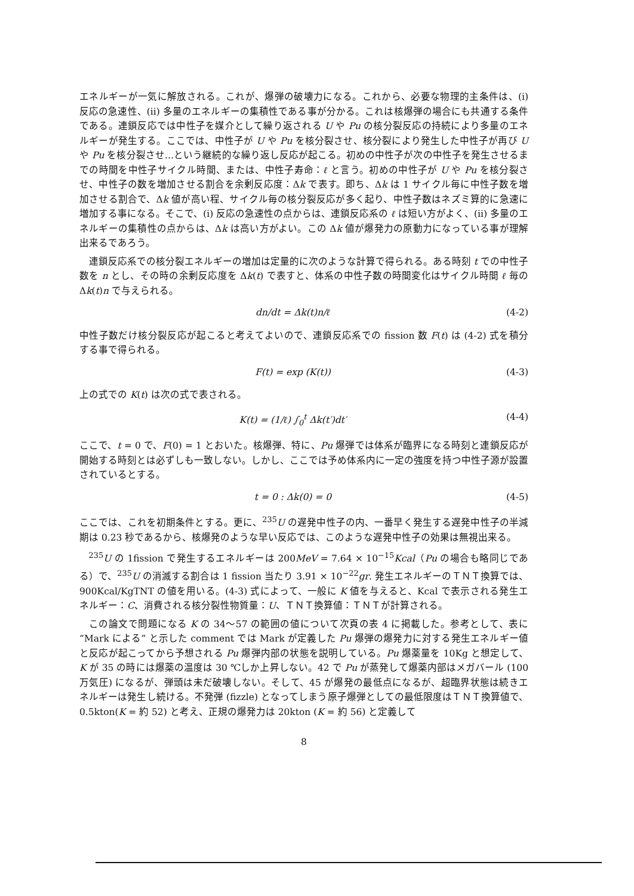エネルギーが一気に解放される。これが、爆弾の破壊力になる。これから、必要な物理的主条件は、(i) 反応の急速性、(ii) 多量のエネルギーの集積性である事が分かる。これは核爆弾の場合にも共通する条件である。連鎖反応では中性子を媒介として繰り返される U や Pu の核分裂反応の持続により多量のエネルギーが発生する。ここでは、中性子が U や Pu を核分裂させ、核分裂により発生した中性子が再び U や Pu を核分裂させ…という継続的な繰り返し反応が起こる。初めの中性子が次の中性子を発生させるまでの時間を中性子サイクル時間、または、中性子寿命：ℓ と言う。初めの中性子が U や Pu を核分裂させ、中性子の数を増加させる割合を余剰反応度：Δk で表す。即ち、Δk は 1 サイクル毎に中性子数を増加させる割合で、Δk 値が高い程、サイクル毎の核分裂反応が多く起り、中性子数はネズミ算的に急速に増加する事になる。そこで、(i) 反応の急速性の点からは、連鎖反応系の ℓ は短い方がよく、(ii) 多量のエネルギーの集積性の点からは、Δk は高い方がよい。この Δk 値が爆発力の原動力になっている事が理解出来るであろう。
連鎖反応系での核分裂エネルギーの増加は定量的に次のような計算で得られる。ある時刻 t での中性子数を n とし、その時の余剰反応度を Δk(t) で表すと、体系の中性子数の時間変化はサイクル時間 ℓ 毎の Δk(t)n で与えられる。
dn/dt = Δk(t)n/ℓ (4-2)
中性子数だけ核分裂反応が起こると考えてよいので、連鎖反応系での fission 数 F(t) は (4-2) 式を積分する事で得られる。
F(t) = exp (K(t)) (4-3)
上の式での K(t) は次の式で表される。
K(t) = (1/ℓ) ∫<sub>0</sub><sup>t</sup> Δk(t′)dt′ (4-4)
ここで、t = 0 で、F(0) = 1 とおいた。核爆弾、特に、Pu 爆弾では体系が臨界になる時刻と連鎖反応が開始する時刻とは必ずしも一致しない。しかし、ここでは予め体系内に一定の強度を持つ中性子源が設置されているとする。
t = 0 : Δk(0) = 0 (4-5)
ここでは、これを初期条件とする。更に、<sup>235</sup>U の遅発中性子の内、一番早く発生する遅発中性子の半減期は 0.23 秒であるから、核爆発のような早い反応では、このような遅発中性子の効果は無視出来る。
<sup>235</sup>U の 1fission で発生するエネルギーは 200MeV = 7.64 × 10<sup>−15</sup>Kcal（Pu の場合も略同じである）で、<sup>235</sup>U の消滅する割合は 1 fission 当たり 3.91 × 10<sup>−22</sup>gr. 発生エネルギーのＴＮＴ換算では、900Kcal/KgTNT の値を用いる。(4-3) 式によって、一般に K 値を与えると、Kcal で表示される発生エネルギー：C、消費される核分裂性物質量：U、ＴＮＴ換算値：ＴＮＴが計算される。
この論文で問題になる K の 34〜57 の範囲の値について次頁の表 4 に掲載した。参考として、表に “Mark による” と示した comment では Mark が定義した Pu 爆弾の爆発力に対する発生エネルギー値と反応が起こってから予想される Pu 爆弾内部の状態を説明している。Pu 爆薬量を 10Kg と想定して、K が 35 の時には爆薬の温度は 30 ℃しか上昇しない。42 で Pu が蒸発して爆薬内部はメガバール (100 万気圧) になるが、弾頭は未だ破壊しない。そして、45 が爆発の最低点になるが、超臨界状態は続きエネルギーは発生し続ける。不発弾 (fizzle) となってしまう原子爆弾としての最低限度はＴＮＴ換算値で、0.5kton(K = 約 52) と考え、正規の爆発力は 20kton (K = 約 56) と定義して
8